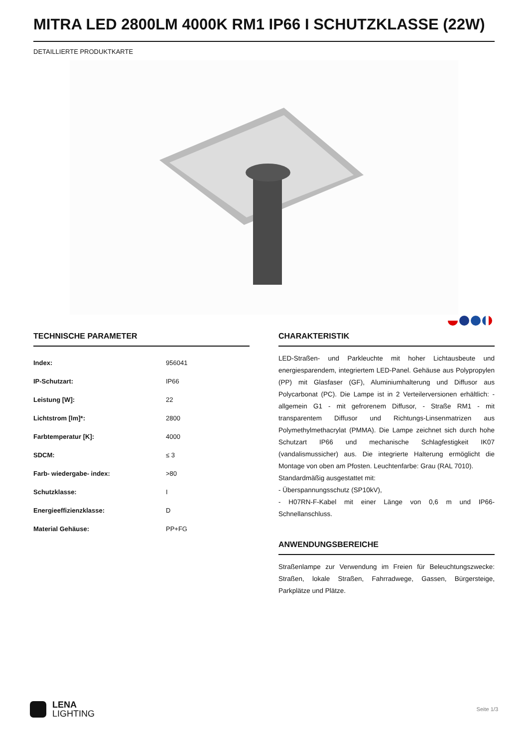MITRA LED 2800LM 4000K RM1 IP66 I SCHUTZKLASSE (22W)
DETAILLIERTE PRODUKTKARTE
TECHNISCHE PARAMETER
| Index: | 956041 |
| IP-Schutzart: | IP66 |
| Leistung [W]: | 22 |
| Lichtstrom [lm]*: | 2800 |
| Farbtemperatur [K]: | 4000 |
| SDCM: | ≤ 3 |
| Farb- wiedergabe- index: | >80 |
| Schutzklasse: | I |
| Energieeffizienzklasse: | D |
| Material Gehäuse: | PP+FG |
CHARAKTERISTIK
LED-Straßen- und Parkleuchte mit hoher Lichtausbeute und energiesparendem, integriertem LED-Panel. Gehäuse aus Polypropylen (PP) mit Glasfaser (GF), Aluminiumhalterung und Diffusor aus Polycarbonat (PC). Die Lampe ist in 2 Verteilerversionen erhältlich: - allgemein G1 - mit gefrorenem Diffusor, - Straße RM1 - mit transparentem Diffusor und Richtungs-Linsenmatrizen aus Polymethylmethacrylat (PMMA). Die Lampe zeichnet sich durch hohe Schutzart IP66 und mechanische Schlagfestigkeit IK07 (vandalismussicher) aus. Die integrierte Halterung ermöglicht die Montage von oben am Pfosten. Leuchtenfarbe: Grau (RAL 7010).
Standardmäßig ausgestattet mit:
- Überspannungsschutz (SP10kV),
- H07RN-F-Kabel mit einer Länge von 0,6 m und IP66-Schnellanschluss.
ANWENDUNGSBEREICHE
Straßenlampe zur Verwendung im Freien für Beleuchtungszwecke: Straßen, lokale Straßen, Fahrradwege, Gassen, Bürgersteige, Parkplätze und Plätze.
LENA
LIGHTING
Seite 1/3